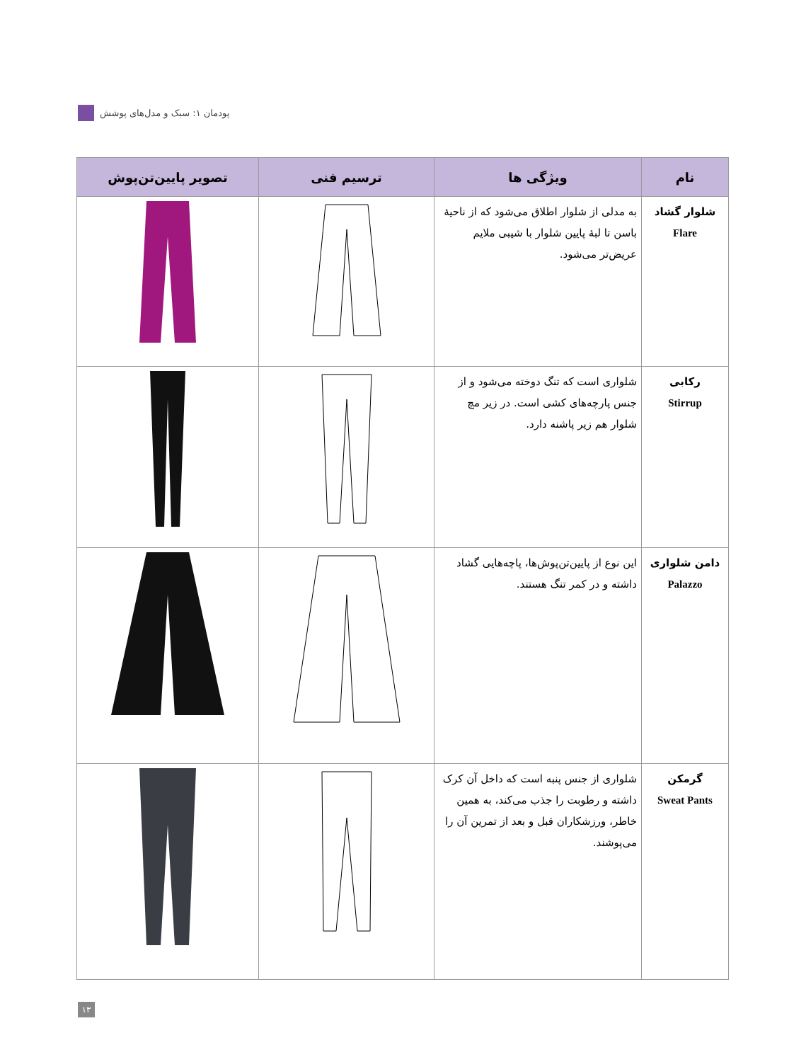پودمان ۱: سبک و مدل‌های پوشش
| نام | ویژگی ها | ترسیم فنی | تصویر پایین‌تن‌پوش |
| --- | --- | --- | --- |
| شلوار گشاد Flare | به مدلی از شلوار اطلاق می‌شود که از ناحیهٔ باسن تا لبهٔ پایین شلوار با شیبی ملایم عریض‌تر می‌شود. | | |
| رکابی Stirrup | شلواری است که تنگ دوخته می‌شود و از جنس پارچه‌های کشی است. در زیر مچ شلوار هم زیر پاشنه دارد. | | |
| دامن شلواری Palazzo | این نوع از پایین‌تن‌پوش‌ها، پاچه‌هایی گشاد داشته و در کمر تنگ هستند. | | |
| گرمکن Sweat Pants | شلواری از جنس پنبه است که داخل آن کرک داشته و رطوبت را جذب می‌کند، به همین خاطر، ورزشکاران قبل و بعد از تمرین آن را می‌پوشند. | | |
۱۳